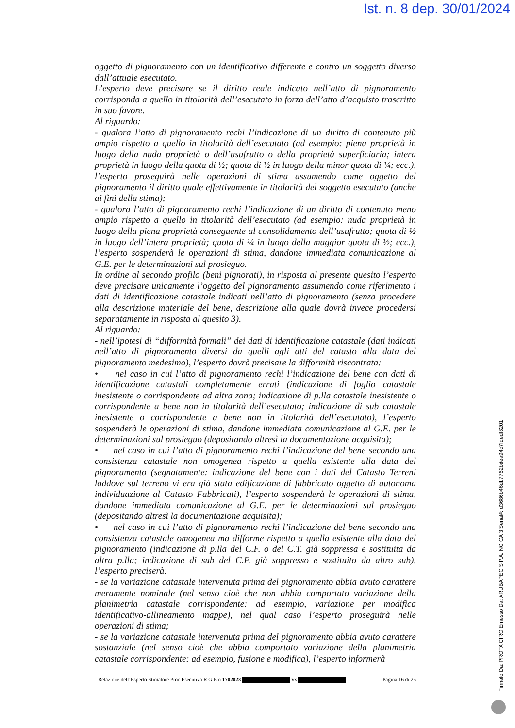Ist. n. 8 dep. 30/01/2024
oggetto di pignoramento con un identificativo differente e contro un soggetto diverso dall’attuale esecutato.
L’esperto deve precisare se il diritto reale indicato nell’atto di pignoramento corrisponda a quello in titolarità dell’esecutato in forza dell’atto d’acquisto trascritto in suo favore.
Al riguardo:
- qualora l’atto di pignoramento rechi l’indicazione di un diritto di contenuto più ampio rispetto a quello in titolarità dell’esecutato (ad esempio: piena proprietà in luogo della nuda proprietà o dell’usufrutto o della proprietà superficiaria; intera proprietà in luogo della quota di ½; quota di ½ in luogo della minor quota di ¼; ecc.), l’esperto proseguirà nelle operazioni di stima assumendo come oggetto del pignoramento il diritto quale effettivamente in titolarità del soggetto esecutato (anche ai fini della stima);
- qualora l’atto di pignoramento rechi l’indicazione di un diritto di contenuto meno ampio rispetto a quello in titolarità dell’esecutato (ad esempio: nuda proprietà in luogo della piena proprietà conseguente al consolidamento dell’usufrutto; quota di ½ in luogo dell’intera proprietà; quota di ¼ in luogo della maggior quota di ½; ecc.), l’esperto sospenderà le operazioni di stima, dandone immediata comunicazione al G.E. per le determinazioni sul prosieguo.
In ordine al secondo profilo (beni pignorati), in risposta al presente quesito l’esperto deve precisare unicamente l’oggetto del pignoramento assumendo come riferimento i dati di identificazione catastale indicati nell’atto di pignoramento (senza procedere alla descrizione materiale del bene, descrizione alla quale dovrà invece procedersi separatamente in risposta al quesito 3).
Al riguardo:
- nell’ipotesi di “difformità formali” dei dati di identificazione catastale (dati indicati nell’atto di pignoramento diversi da quelli agli atti del catasto alla data del pignoramento medesimo), l’esperto dovrà precisare la difformità riscontrata:
• nel caso in cui l’atto di pignoramento rechi l’indicazione del bene con dati di identificazione catastali completamente errati (indicazione di foglio catastale inesistente o corrispondente ad altra zona; indicazione di p.lla catastale inesistente o corrispondente a bene non in titolarità dell’esecutato; indicazione di sub catastale inesistente o corrispondente a bene non in titolarità dell’esecutato), l’esperto sospenderà le operazioni di stima, dandone immediata comunicazione al G.E. per le determinazioni sul prosieguo (depositando altresì la documentazione acquisita);
• nel caso in cui l’atto di pignoramento rechi l’indicazione del bene secondo una consistenza catastale non omogenea rispetto a quella esistente alla data del pignoramento (segnatamente: indicazione del bene con i dati del Catasto Terreni laddove sul terreno vi era già stata edificazione di fabbricato oggetto di autonoma individuazione al Catasto Fabbricati), l’esperto sospenderà le operazioni di stima, dandone immediata comunicazione al G.E. per le determinazioni sul prosieguo (depositando altresì la documentazione acquisita);
• nel caso in cui l’atto di pignoramento rechi l’indicazione del bene secondo una consistenza catastale omogenea ma difforme rispetto a quella esistente alla data del pignoramento (indicazione di p.lla del C.F. o del C.T. già soppressa e sostituita da altra p.lla; indicazione di sub del C.F. già soppresso e sostituito da altro sub), l’esperto preciserà:
- se la variazione catastale intervenuta prima del pignoramento abbia avuto carattere meramente nominale (nel senso cioè che non abbia comportato variazione della planimetria catastale corrispondente: ad esempio, variazione per modifica identificativo-allineamento mappe), nel qual caso l’esperto proseguirà nelle operazioni di stima;
- se la variazione catastale intervenuta prima del pignoramento abbia avuto carattere sostanziale (nel senso cioè che abbia comportato variazione della planimetria catastale corrispondente: ad esempio, fusione e modifica), l’esperto informerà
Relazione dell’Esperto Stimatore Proc Esecutiva R G E n 1702023 Vs Pagina 16 di 25
Firmato Da: PROTA CIRO Emesso Da: ARUBAPEC S.P.A. NG CA 3 Serial#: d3686b46db7762bdea94d7fdedf8201